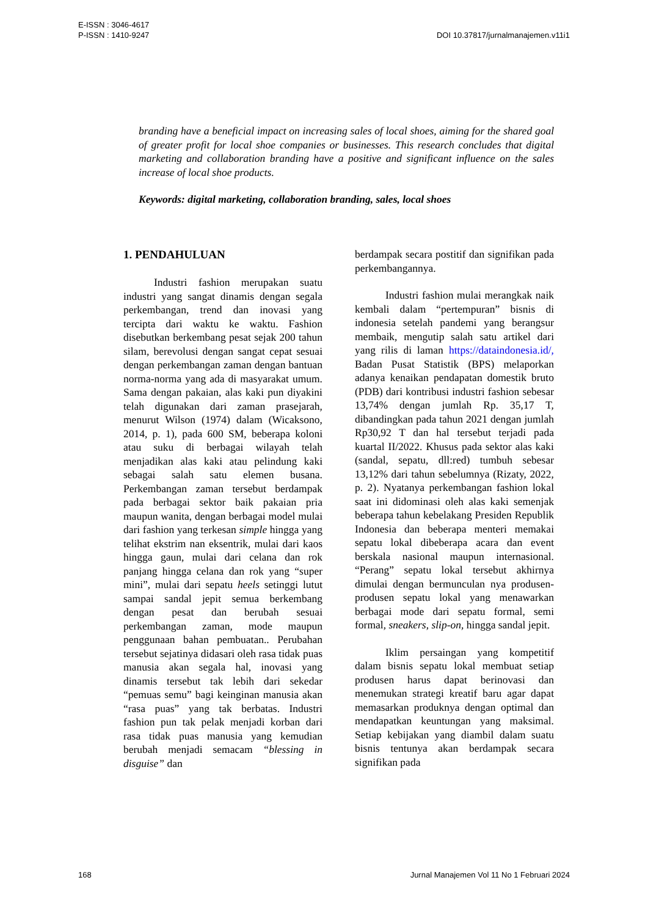E-ISSN : 3046-4617
P-ISSN : 1410-9247
DOI 10.37817/jurnalmanajemen.v11i1
branding have a beneficial impact on increasing sales of local shoes, aiming for the shared goal of greater profit for local shoe companies or businesses. This research concludes that digital marketing and collaboration branding have a positive and significant influence on the sales increase of local shoe products.
Keywords: digital marketing, collaboration branding, sales, local shoes
1. PENDAHULUAN
Industri fashion merupakan suatu industri yang sangat dinamis dengan segala perkembangan, trend dan inovasi yang tercipta dari waktu ke waktu. Fashion disebutkan berkembang pesat sejak 200 tahun silam, berevolusi dengan sangat cepat sesuai dengan perkembangan zaman dengan bantuan norma-norma yang ada di masyarakat umum. Sama dengan pakaian, alas kaki pun diyakini telah digunakan dari zaman prasejarah, menurut Wilson (1974) dalam (Wicaksono, 2014, p. 1), pada 600 SM, beberapa koloni atau suku di berbagai wilayah telah menjadikan alas kaki atau pelindung kaki sebagai salah satu elemen busana. Perkembangan zaman tersebut berdampak pada berbagai sektor baik pakaian pria maupun wanita, dengan berbagai model mulai dari fashion yang terkesan simple hingga yang telihat ekstrim nan eksentrik, mulai dari kaos hingga gaun, mulai dari celana dan rok panjang hingga celana dan rok yang “super mini”, mulai dari sepatu heels setinggi lutut sampai sandal jepit semua berkembang dengan pesat dan berubah sesuai perkembangan zaman, mode maupun penggunaan bahan pembuatan.. Perubahan tersebut sejatinya didasari oleh rasa tidak puas manusia akan segala hal, inovasi yang dinamis tersebut tak lebih dari sekedar “pemuas semu” bagi keinginan manusia akan “rasa puas” yang tak berbatas. Industri fashion pun tak pelak menjadi korban dari rasa tidak puas manusia yang kemudian berubah menjadi semacam “blessing in disguise” dan
berdampak secara postitif dan signifikan pada perkembangannya.
Industri fashion mulai merangkak naik kembali dalam “pertempuran” bisnis di indonesia setelah pandemi yang berangsur membaik, mengutip salah satu artikel dari yang rilis di laman https://dataindonesia.id/, Badan Pusat Statistik (BPS) melaporkan adanya kenaikan pendapatan domestik bruto (PDB) dari kontribusi industri fashion sebesar 13,74% dengan jumlah Rp. 35,17 T, dibandingkan pada tahun 2021 dengan jumlah Rp30,92 T dan hal tersebut terjadi pada kuartal II/2022. Khusus pada sektor alas kaki (sandal, sepatu, dll:red) tumbuh sebesar 13,12% dari tahun sebelumnya (Rizaty, 2022, p. 2). Nyatanya perkembangan fashion lokal saat ini didominasi oleh alas kaki semenjak beberapa tahun kebelakang Presiden Republik Indonesia dan beberapa menteri memakai sepatu lokal dibeberapa acara dan event berskala nasional maupun internasional. “Perang” sepatu lokal tersebut akhirnya dimulai dengan bermunculan nya produsen-produsen sepatu lokal yang menawarkan berbagai mode dari sepatu formal, semi formal, sneakers, slip-on, hingga sandal jepit.
Iklim persaingan yang kompetitif dalam bisnis sepatu lokal membuat setiap produsen harus dapat berinovasi dan menemukan strategi kreatif baru agar dapat memasarkan produknya dengan optimal dan mendapatkan keuntungan yang maksimal. Setiap kebijakan yang diambil dalam suatu bisnis tentunya akan berdampak secara signifikan pada
168 Jurnal Manajemen Vol 11 No 1 Februari 2024